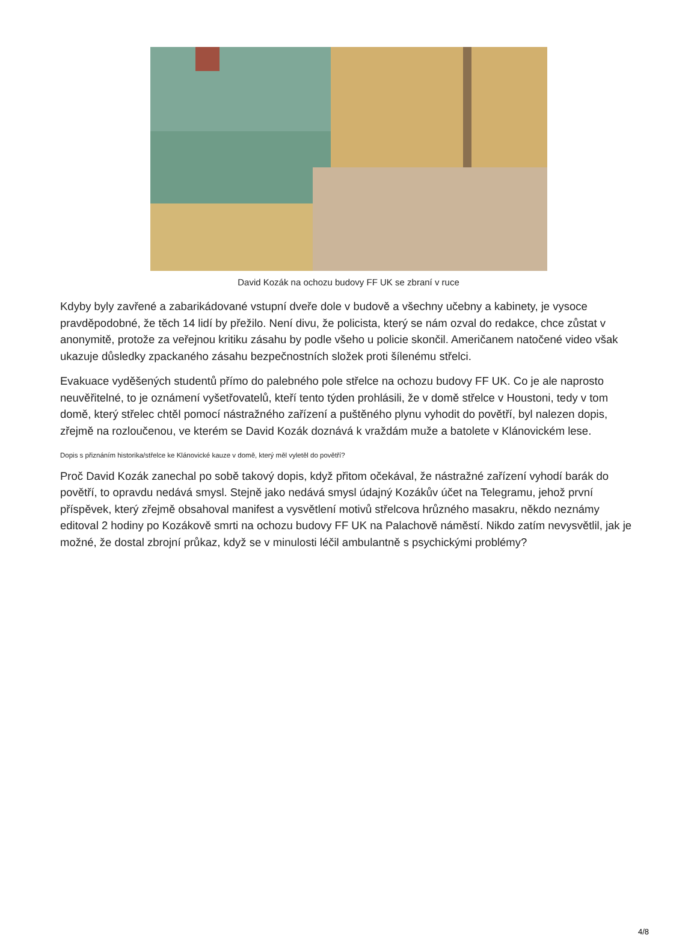David Kozák na ochozu budovy FF UK se zbraní v ruce
Kdyby byly zavřené a zabarikádované vstupní dveře dole v budově a všechny učebny a kabinety, je vysoce pravděpodobné, že těch 14 lidí by přežilo. Není divu, že policista, který se nám ozval do redakce, chce zůstat v anonymitě, protože za veřejnou kritiku zásahu by podle všeho u policie skončil. Američanem natočené video však ukazuje důsledky zpackaného zásahu bezpečnostních složek proti šílenému střelci.
Evakuace vyděšených studentů přímo do palebného pole střelce na ochozu budovy FF UK. Co je ale naprosto neuvěřitelné, to je oznámení vyšetřovatelů, kteří tento týden prohlásili, že v domě střelce v Houstoni, tedy v tom domě, který střelec chtěl pomocí nástražného zařízení a puštěného plynu vyhodit do povětří, byl nalezen dopis, zřejmě na rozloučenou, ve kterém se David Kozák doznává k vraždám muže a batolete v Klánovickém lese.
Dopis s přiznáním historika/střelce ke Klánovické kauze v domě, který měl vyletěl do povětří?
Proč David Kozák zanechal po sobě takový dopis, když přitom očekával, že nástražné zařízení vyhodí barák do povětří, to opravdu nedává smysl. Stejně jako nedává smysl údajný Kozákův účet na Telegramu, jehož první příspěvek, který zřejmě obsahoval manifest a vysvětlení motivů střelcova hrůzného masakru, někdo neznámy editoval 2 hodiny po Kozákově smrti na ochozu budovy FF UK na Palachově náměstí. Nikdo zatím nevysvětlil, jak je možné, že dostal zbrojní průkaz, když se v minulosti léčil ambulantně s psychickými problémy?
4/8